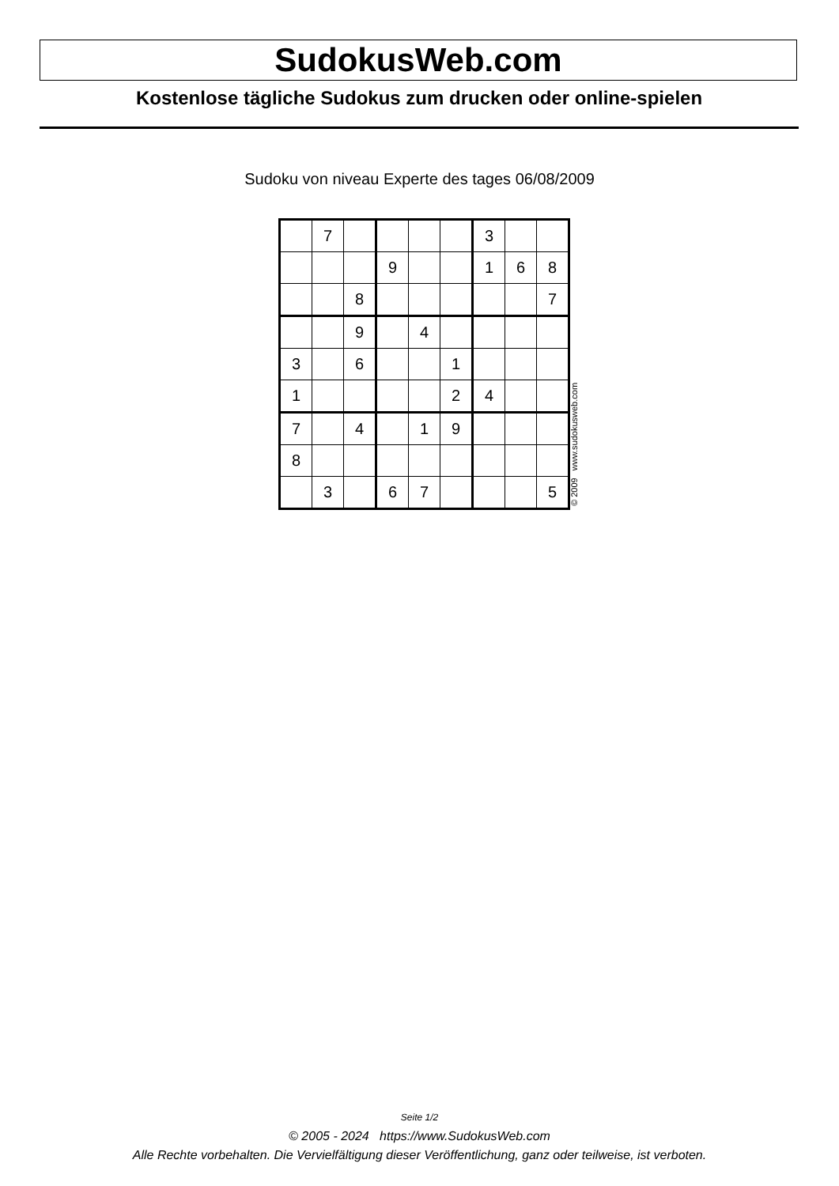SudokusWeb.com
Kostenlose tägliche Sudokus zum drucken oder online-spielen
Sudoku von niveau Experte des tages 06/08/2009
| | 7 | | | | | 3 | | |
| | | | 9 | | | 1 | 6 | 8 |
| | | 8 | | | | | | 7 |
| | | 9 | | 4 | | | | |
| 3 | | 6 | | | 1 | | | |
| 1 | | | | | 2 | 4 | | |
| 7 | | 4 | | 1 | 9 | | | |
| 8 | | | | | | | | |
| | 3 | | 6 | 7 | | | | 5 |
© 2009 www.sudokusweb.com
Seite 1/2
© 2005 - 2024 https://www.SudokusWeb.com
Alle Rechte vorbehalten. Die Vervielfältigung dieser Veröffentlichung, ganz oder teilweise, ist verboten.